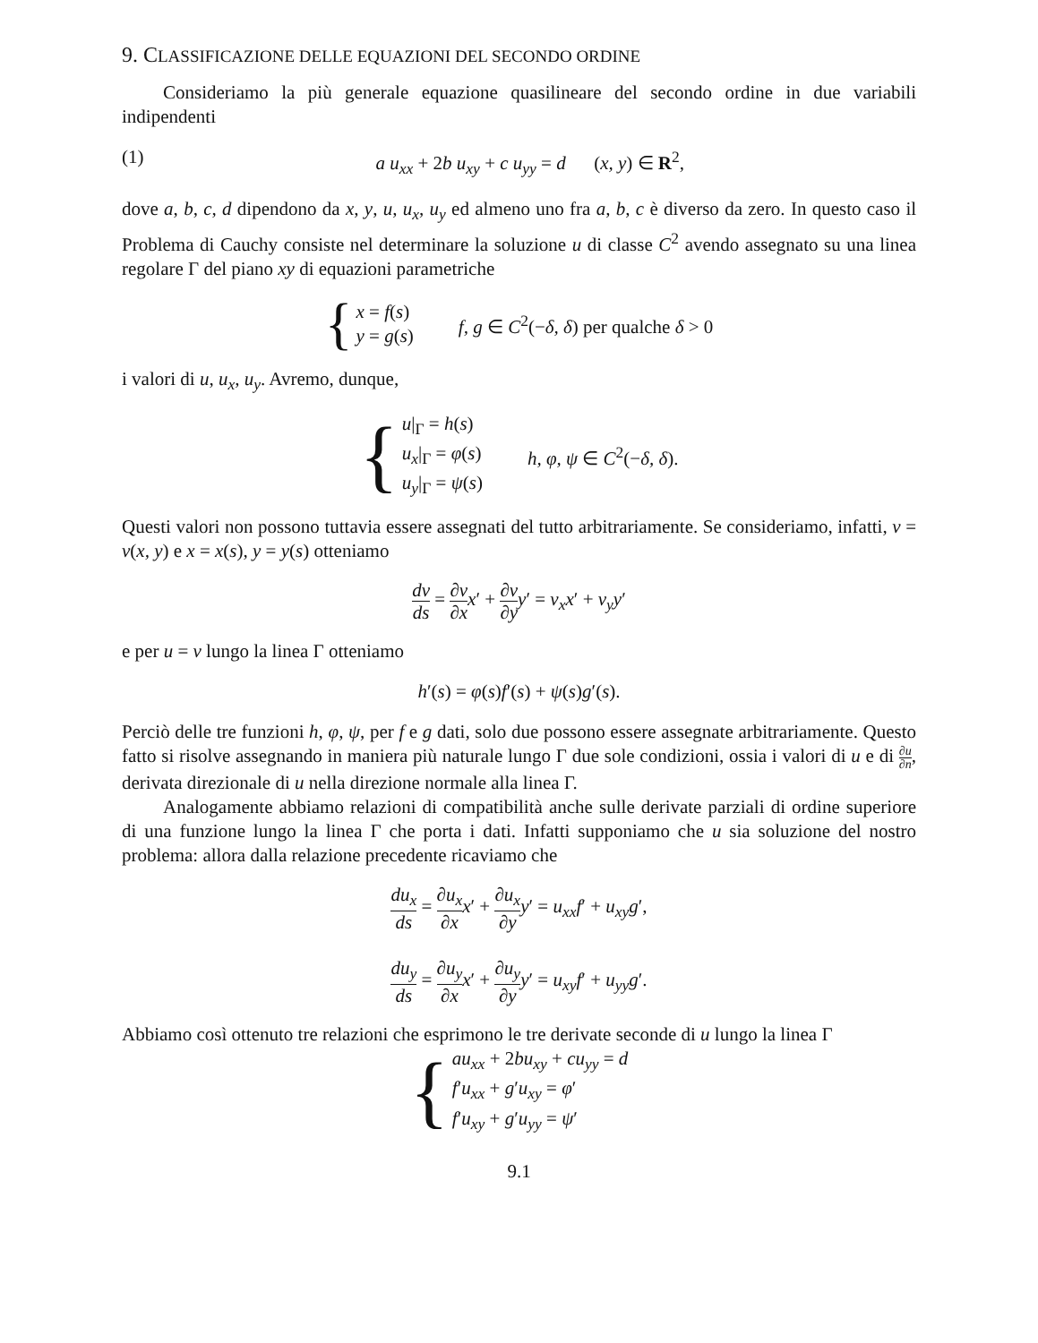9. CLASSIFICAZIONE DELLE EQUAZIONI DEL SECONDO ORDINE
Consideriamo la più generale equazione quasilineare del secondo ordine in due variabili indipendenti
(1) a u<sub>xx</sub> + 2b u<sub>xy</sub> + c u<sub>yy</sub> = d (x, y) ∈ R<sup>2</sup>,
dove a, b, c, d dipendono da x, y, u, u<sub>x</sub>, u<sub>y</sub> ed almeno uno fra a, b, c è diverso da zero. In questo caso il Problema di Cauchy consiste nel determinare la soluzione u di classe C<sup>2</sup> avendo assegnato su una linea regolare Γ del piano xy di equazioni parametriche
{
x = f(s)
y = g(s)
f, g ∈ C<sup>2</sup>(−δ, δ) per qualche δ > 0
i valori di u, u<sub>x</sub>, u<sub>y</sub>. Avremo, dunque,
{
u|<sub>Γ</sub> = h(s)
u<sub>x</sub>|<sub>Γ</sub> = φ(s)
u<sub>y</sub>|<sub>Γ</sub> = ψ(s)
h, φ, ψ ∈ C<sup>2</sup>(−δ, δ).
Questi valori non possono tuttavia essere assegnati del tutto arbitrariamente. Se consideriamo, infatti, v = v(x, y) e x = x(s), y = y(s) otteniamo
dv ds = ∂v ∂x x′ + ∂v ∂y y′ = v<sub>x</sub>x′ + v<sub>y</sub>y′
e per u = v lungo la linea Γ otteniamo
h′(s) = φ(s)f′(s) + ψ(s)g′(s).
Perciò delle tre funzioni h, φ, ψ, per f e g dati, solo due possono essere assegnate arbitrariamente. Questo fatto si risolve assegnando in maniera più naturale lungo Γ due sole condizioni, ossia i valori di u e di ∂u ∂n, derivata direzionale di u nella direzione normale alla linea Γ.
Analogamente abbiamo relazioni di compatibilità anche sulle derivate parziali di ordine superiore di una funzione lungo la linea Γ che porta i dati. Infatti supponiamo che u sia soluzione del nostro problema: allora dalla relazione precedente ricaviamo che
du<sub>x</sub> ds = ∂u<sub>x</sub> ∂x x′ + ∂u<sub>x</sub> ∂y y′ = u<sub>xx</sub>f′ + u<sub>xy</sub>g′,
du<sub>y</sub> ds = ∂u<sub>y</sub> ∂x x′ + ∂u<sub>y</sub> ∂y y′ = u<sub>xy</sub>f′ + u<sub>yy</sub>g′.
Abbiamo così ottenuto tre relazioni che esprimono le tre derivate seconde di u lungo la linea Γ
{
au<sub>xx</sub> + 2bu<sub>xy</sub> + cu<sub>yy</sub> = d
f′u<sub>xx</sub> + g′u<sub>xy</sub> = φ′
f′u<sub>xy</sub> + g′u<sub>yy</sub> = ψ′
9.1